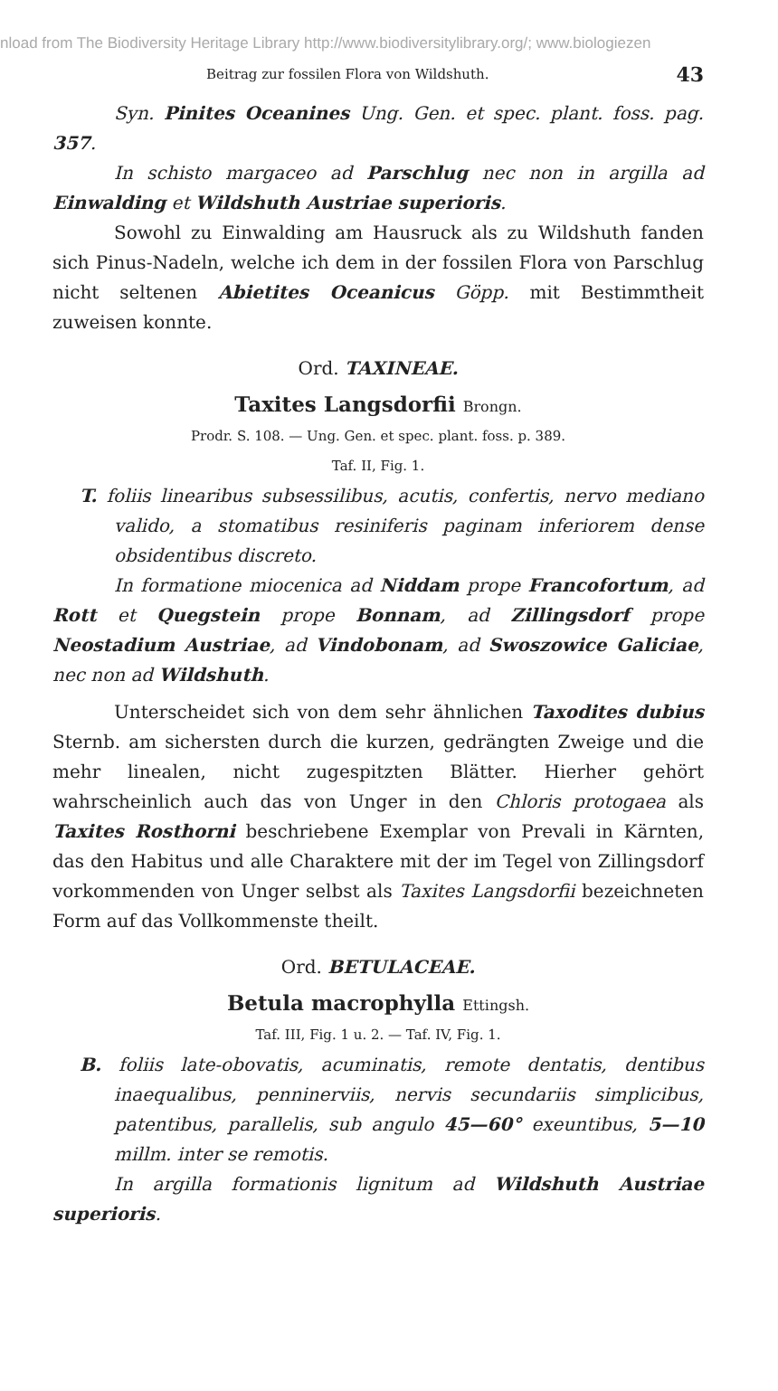nload from The Biodiversity Heritage Library http://www.biodiversitylibrary.org/; www.biologiezen
Beitrag zur fossilen Flora von Wildshuth. 43
Syn. Pinites Oceanines Ung. Gen. et spec. plant. foss. pag. 357.
In schisto margaceo ad Parschlug nec non in argilla ad Einwalding et Wildshuth Austriae superioris.
Sowohl zu Einwalding am Hausruck als zu Wildshuth fanden sich Pinus-Nadeln, welche ich dem in der fossilen Flora von Parschlug nicht seltenen Abietites Oceanicus Göpp. mit Bestimmtheit zuweisen konnte.
Ord. TAXINEAE.
Taxites Langsdorfii Brongn.
Prodr. S. 108. — Ung. Gen. et spec. plant. foss. p. 389.
Taf. II, Fig. 1.
T. foliis linearibus subsessilibus, acutis, confertis, nervo mediano valido, a stomatibus resiniferis paginam inferiorem dense obsidentibus discreto.
In formatione miocenica ad Niddam prope Francofortum, ad Rott et Quegstein prope Bonnam, ad Zillingsdorf prope Neostadium Austriae, ad Vindobonam, ad Swoszowice Galiciae, nec non ad Wildshuth.
Unterscheidet sich von dem sehr ähnlichen Taxodites dubius Sternb. am sichersten durch die kurzen, gedrängten Zweige und die mehr linealen, nicht zugespitzten Blätter. Hierher gehört wahrscheinlich auch das von Unger in den Chloris protogaea als Taxites Rosthorni beschriebene Exemplar von Prevali in Kärnten, das den Habitus und alle Charaktere mit der im Tegel von Zillingsdorf vorkommenden von Unger selbst als Taxites Langsdorfii bezeichneten Form auf das Vollkommenste theilt.
Ord. BETULACEAE.
Betula macrophylla Ettingsh.
Taf. III, Fig. 1 u. 2. — Taf. IV, Fig. 1.
B. foliis late-obovatis, acuminatis, remote dentatis, dentibus inaequalibus, penninerviis, nervis secundariis simplicibus, patentibus, parallelis, sub angulo 45—60° exeuntibus, 5—10 millm. inter se remotis.
In argilla formationis lignitum ad Wildshuth Austriae superioris.